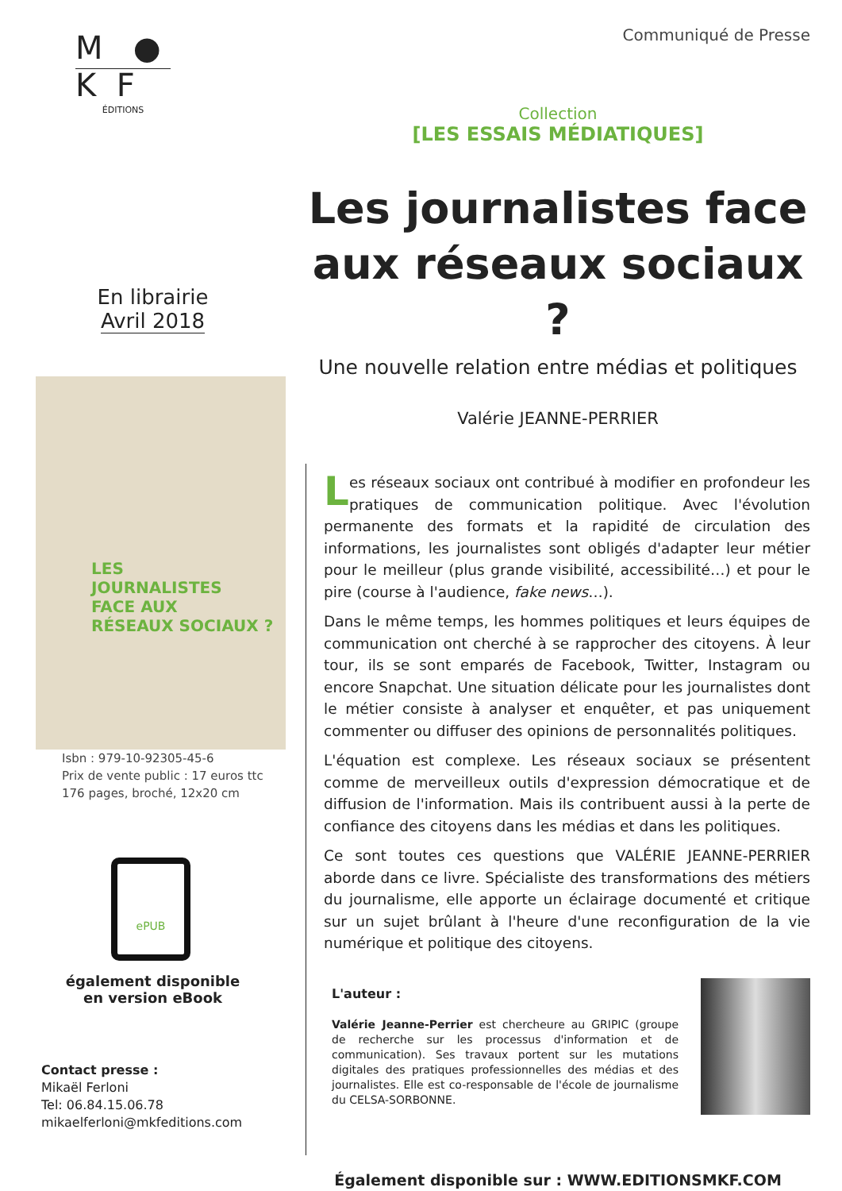M ●
K F
ÉDITIONS
En librairie
Avril 2018
LES
JOURNALISTES
FACE AUX
RÉSEAUX SOCIAUX ?
Isbn : 979-10-92305-45-6
Prix de vente public : 17 euros ttc
176 pages, broché, 12x20 cm
ePUB
également disponible
en version eBook
Contact presse :
Mikaël Ferloni
Tel: 06.84.15.06.78
mikaelferloni@mkfeditions.com
Communiqué de Presse
Collection
[LES ESSAIS MÉDIATIQUES]
Les journalistes face
aux réseaux sociaux ?
Une nouvelle relation entre médias et politiques
Valérie JEANNE-PERRIER
Les réseaux sociaux ont contribué à modifier en profondeur les pratiques de communication politique. Avec l'évolution permanente des formats et la rapidité de circulation des informations, les journalistes sont obligés d'adapter leur métier pour le meilleur (plus grande visibilité, accessibilité…) et pour le pire (course à l'audience, fake news…).
Dans le même temps, les hommes politiques et leurs équipes de communication ont cherché à se rapprocher des citoyens. À leur tour, ils se sont emparés de Facebook, Twitter, Instagram ou encore Snapchat. Une situation délicate pour les journalistes dont le métier consiste à analyser et enquêter, et pas uniquement commenter ou diffuser des opinions de personnalités politiques.
L'équation est complexe. Les réseaux sociaux se présentent comme de merveilleux outils d'expression démocratique et de diffusion de l'information. Mais ils contribuent aussi à la perte de confiance des citoyens dans les médias et dans les politiques.
Ce sont toutes ces questions que VALÉRIE JEANNE-PERRIER aborde dans ce livre. Spécialiste des transformations des métiers du journalisme, elle apporte un éclairage documenté et critique sur un sujet brûlant à l'heure d'une reconfiguration de la vie numérique et politique des citoyens.
L'auteur :
Valérie Jeanne-Perrier est chercheure au GRIPIC (groupe de recherche sur les processus d'information et de communication). Ses travaux portent sur les mutations digitales des pratiques professionnelles des médias et des journalistes. Elle est co-responsable de l'école de journalisme du CELSA-SORBONNE.
Également disponible sur : WWW.EDITIONSMKF.COM